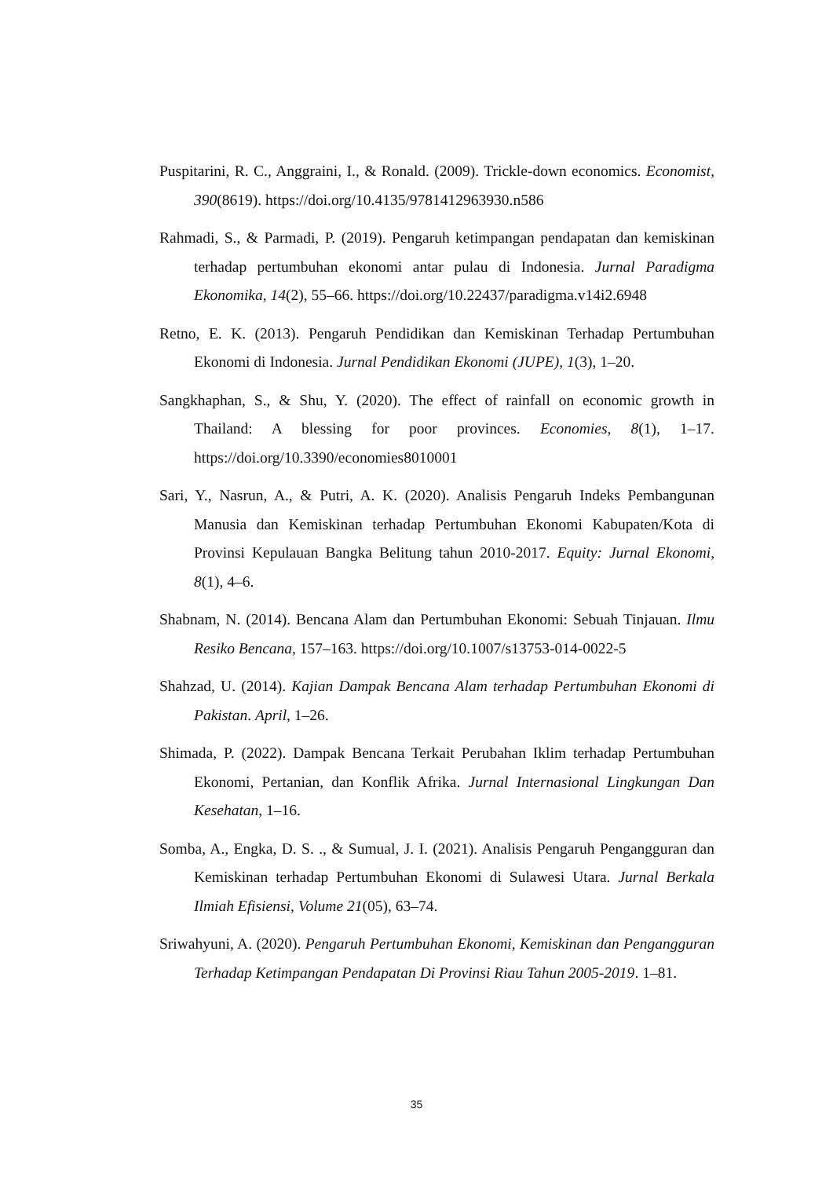Puspitarini, R. C., Anggraini, I., & Ronald. (2009). Trickle-down economics. Economist, 390(8619). https://doi.org/10.4135/9781412963930.n586
Rahmadi, S., & Parmadi, P. (2019). Pengaruh ketimpangan pendapatan dan kemiskinan terhadap pertumbuhan ekonomi antar pulau di Indonesia. Jurnal Paradigma Ekonomika, 14(2), 55–66. https://doi.org/10.22437/paradigma.v14i2.6948
Retno, E. K. (2013). Pengaruh Pendidikan dan Kemiskinan Terhadap Pertumbuhan Ekonomi di Indonesia. Jurnal Pendidikan Ekonomi (JUPE), 1(3), 1–20.
Sangkhaphan, S., & Shu, Y. (2020). The effect of rainfall on economic growth in Thailand: A blessing for poor provinces. Economies, 8(1), 1–17. https://doi.org/10.3390/economies8010001
Sari, Y., Nasrun, A., & Putri, A. K. (2020). Analisis Pengaruh Indeks Pembangunan Manusia dan Kemiskinan terhadap Pertumbuhan Ekonomi Kabupaten/Kota di Provinsi Kepulauan Bangka Belitung tahun 2010-2017. Equity: Jurnal Ekonomi, 8(1), 4–6.
Shabnam, N. (2014). Bencana Alam dan Pertumbuhan Ekonomi: Sebuah Tinjauan. Ilmu Resiko Bencana, 157–163. https://doi.org/10.1007/s13753-014-0022-5
Shahzad, U. (2014). Kajian Dampak Bencana Alam terhadap Pertumbuhan Ekonomi di Pakistan. April, 1–26.
Shimada, P. (2022). Dampak Bencana Terkait Perubahan Iklim terhadap Pertumbuhan Ekonomi, Pertanian, dan Konflik Afrika. Jurnal Internasional Lingkungan Dan Kesehatan, 1–16.
Somba, A., Engka, D. S. ., & Sumual, J. I. (2021). Analisis Pengaruh Pengangguran dan Kemiskinan terhadap Pertumbuhan Ekonomi di Sulawesi Utara. Jurnal Berkala Ilmiah Efisiensi, Volume 21(05), 63–74.
Sriwahyuni, A. (2020). Pengaruh Pertumbuhan Ekonomi, Kemiskinan dan Pengangguran Terhadap Ketimpangan Pendapatan Di Provinsi Riau Tahun 2005-2019. 1–81.
35